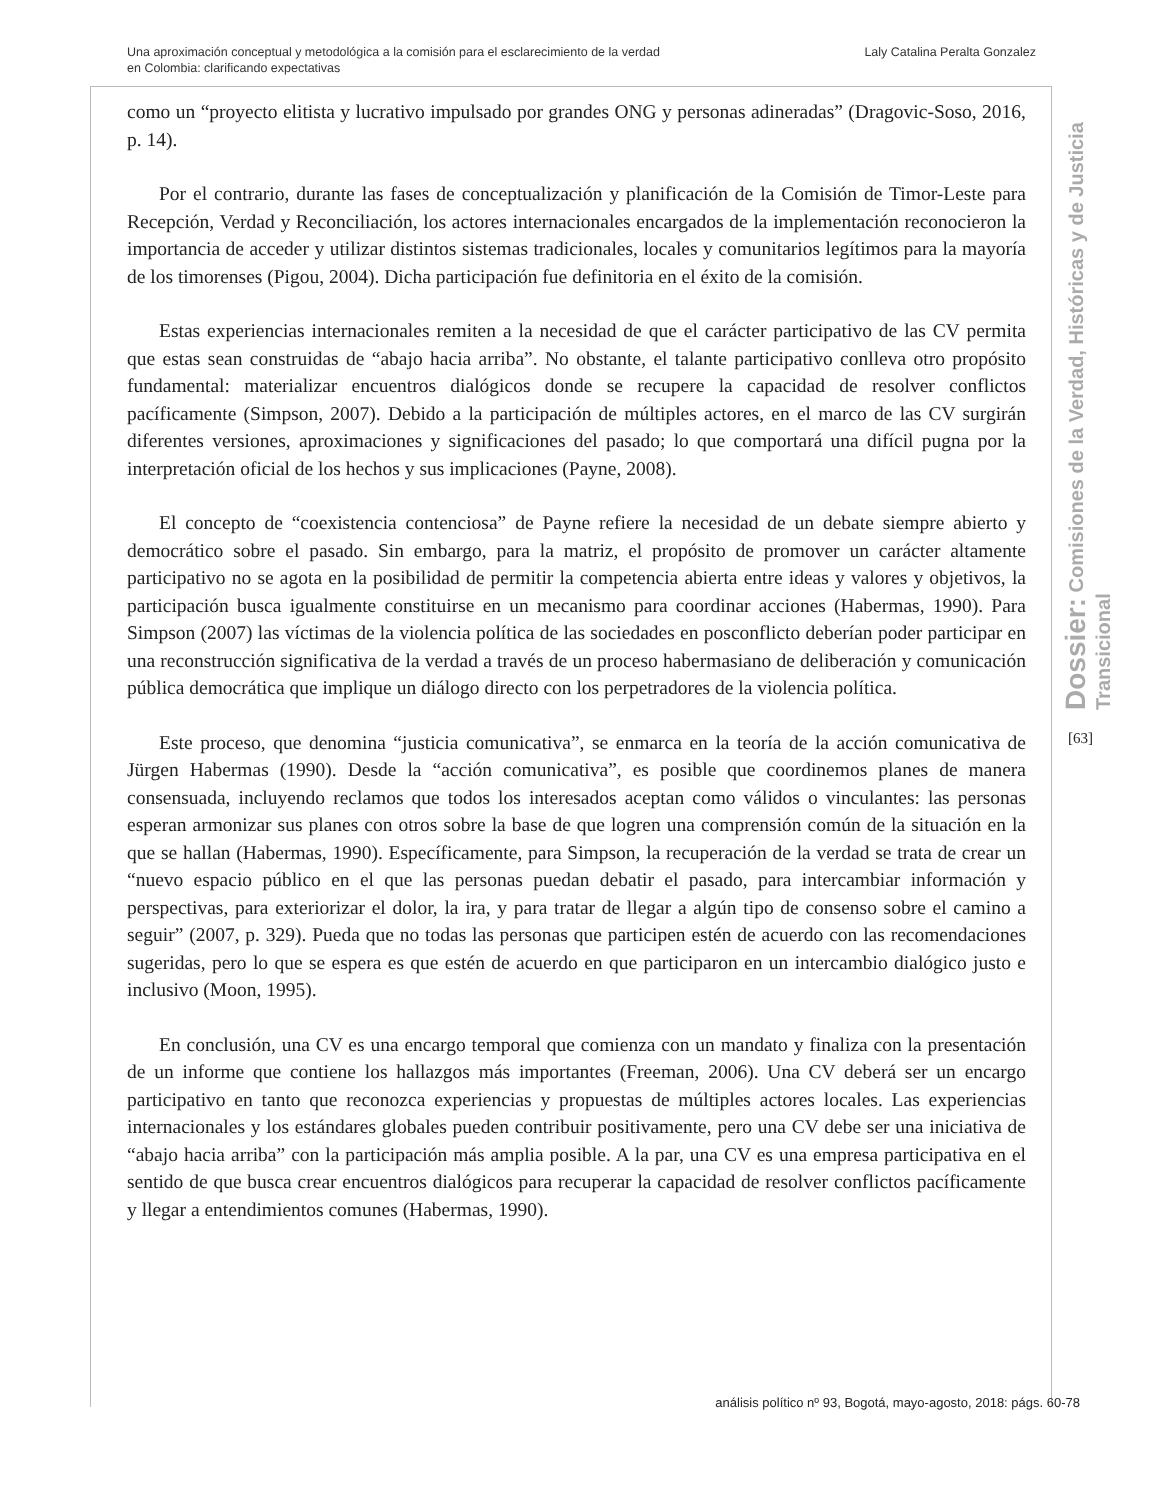Una aproximación conceptual y metodológica a la comisión para el esclarecimiento de la verdad
en Colombia: clarificando expectativas
Laly Catalina Peralta Gonzalez
como un “proyecto elitista y lucrativo impulsado por grandes ONG y personas adineradas” (Dragovic-Soso, 2016, p. 14).
Por el contrario, durante las fases de conceptualización y planificación de la Comisión de Timor-Leste para Recepción, Verdad y Reconciliación, los actores internacionales encargados de la implementación reconocieron la importancia de acceder y utilizar distintos sistemas tradicionales, locales y comunitarios legítimos para la mayoría de los timorenses (Pigou, 2004). Dicha participación fue definitoria en el éxito de la comisión.
Estas experiencias internacionales remiten a la necesidad de que el carácter participativo de las CV permita que estas sean construidas de “abajo hacia arriba”. No obstante, el talante participativo conlleva otro propósito fundamental: materializar encuentros dialógicos donde se recupere la capacidad de resolver conflictos pacíficamente (Simpson, 2007). Debido a la participación de múltiples actores, en el marco de las CV surgirán diferentes versiones, aproximaciones y significaciones del pasado; lo que comportará una difícil pugna por la interpretación oficial de los hechos y sus implicaciones (Payne, 2008).
El concepto de “coexistencia contenciosa” de Payne refiere la necesidad de un debate siempre abierto y democrático sobre el pasado. Sin embargo, para la matriz, el propósito de promover un carácter altamente participativo no se agota en la posibilidad de permitir la competencia abierta entre ideas y valores y objetivos, la participación busca igualmente constituirse en un mecanismo para coordinar acciones (Habermas, 1990). Para Simpson (2007) las víctimas de la violencia política de las sociedades en posconflicto deberían poder participar en una reconstrucción significativa de la verdad a través de un proceso habermasiano de deliberación y comunicación pública democrática que implique un diálogo directo con los perpetradores de la violencia política.
Este proceso, que denomina “justicia comunicativa”, se enmarca en la teoría de la acción comunicativa de Jürgen Habermas (1990). Desde la “acción comunicativa”, es posible que coordinemos planes de manera consensuada, incluyendo reclamos que todos los interesados aceptan como válidos o vinculantes: las personas esperan armonizar sus planes con otros sobre la base de que logren una comprensión común de la situación en la que se hallan (Habermas, 1990). Específicamente, para Simpson, la recuperación de la verdad se trata de crear un “nuevo espacio público en el que las personas puedan debatir el pasado, para intercambiar información y perspectivas, para exteriorizar el dolor, la ira, y para tratar de llegar a algún tipo de consenso sobre el camino a seguir” (2007, p. 329). Pueda que no todas las personas que participen estén de acuerdo con las recomendaciones sugeridas, pero lo que se espera es que estén de acuerdo en que participaron en un intercambio dialógico justo e inclusivo (Moon, 1995).
En conclusión, una CV es una encargo temporal que comienza con un mandato y finaliza con la presentación de un informe que contiene los hallazgos más importantes (Freeman, 2006). Una CV deberá ser un encargo participativo en tanto que reconozca experiencias y propuestas de múltiples actores locales. Las experiencias internacionales y los estándares globales pueden contribuir positivamente, pero una CV debe ser una iniciativa de “abajo hacia arriba” con la participación más amplia posible. A la par, una CV es una empresa participativa en el sentido de que busca crear encuentros dialógicos para recuperar la capacidad de resolver conflictos pacíficamente y llegar a entendimientos comunes (Habermas, 1990).
Dossier: Comisiones de la Verdad, Históricas y de Justicia Transicional
[63]
análisis político nº 93, Bogotá, mayo-agosto, 2018: págs. 60-78